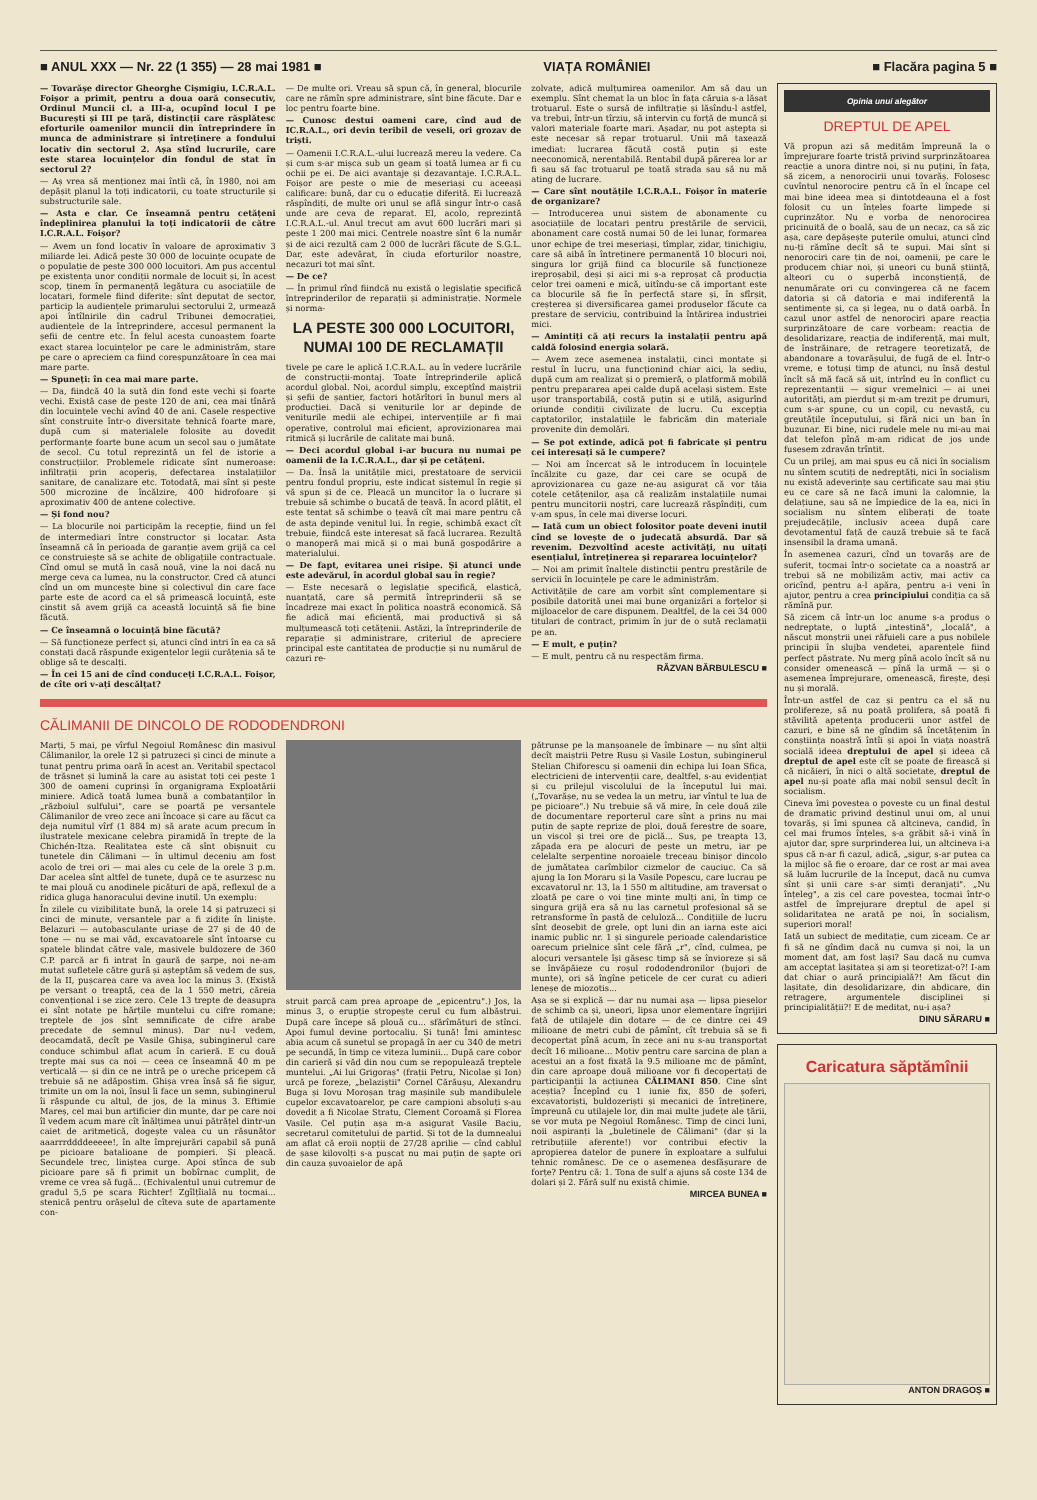■ ANUL XXX — Nr. 22 (1 355) — 28 mai 1981 ■ VIAȚA ROMÂNIEI ■ Flacăra pagina 5 ■
— Tovarășe director Gheorghe Cișmigiu, I.C.R.A.L. Foișor a primit, pentru a doua oară consecutiv, Ordinul Muncii cl. a III-a, ocupînd locul I pe București și III pe țară, distincții care răsplătesc eforturile oamenilor muncii din întreprindere în munca de administrare și întreținere a fondului locativ din sectorul 2. Așa stînd lucrurile, care este starea locuințelor din fondul de stat în sectorul 2?
— Aș vrea să menționez mai întîi că, în 1980, noi am depășit planul la toți indicatorii, cu toate structurile și substructurile sale.
— Asta e clar. Ce înseamnă pentru cetățeni îndeplinirea planului la toți indicatorii de către I.C.R.A.L. Foișor?
— Avem un fond locativ în valoare de aproximativ 3 miliarde lei. Adică peste 30 000 de locuințe ocupate de o populație de peste 300 000 locuitori. Am pus accentul pe existența unor condiții normale de locuit și, în acest scop, ținem în permanență legătura cu asociațiile de locatari, formele fiind diferite: sînt deputat de sector, particip la audiențele primarului sectorului 2, urmează apoi întîlnirile din cadrul Tribunei democrației, audiențele de la întreprindere, accesul permanent la șefii de centre etc. În felul acesta cunoaștem foarte exact starea locuințelor pe care le administrăm, stare pe care o apreciem ca fiind corespunzătoare în cea mai mare parte.
— Spuneți: în cea mai mare parte.
— Da, fiindcă 40 la sută din fond este vechi și foarte vechi. Există case de peste 120 de ani, cea mai tînără din locuințele vechi avînd 40 de ani. Casele respective sînt construite într-o diversitate tehnică foarte mare, după cum și materialele folosite au dovedit performanțe foarte bune acum un secol sau o jumătate de secol. Cu totul reprezintă un fel de istorie a construcțiilor. Problemele ridicate sînt numeroase: infiltrații prin acoperiș, defectarea instalațiilor sanitare, de canalizare etc. Totodată, mai sînt și peste 500 microzine de încălzire, 400 hidrofoare și aproximativ 400 de antene colective.
— Și fond nou?
— La blocurile noi participăm la recepție, fiind un fel de intermediari între constructor și locatar. Asta înseamnă că în perioada de garanție avem grijă ca cel ce construiește să se achite de obligațiile contractuale. Cînd omul se mută în casă nouă, vine la noi dacă nu merge ceva ca lumea, nu la constructor. Cred că atunci cînd un om muncește bine și colectivul din care face parte este de acord ca el să primească locuință, este cinstit să avem grijă ca această locuință să fie bine făcută.
— Ce înseamnă o locuință bine făcută?
— Să funcționeze perfect și, atunci cînd intri în ea ca să constați dacă răspunde exigențelor legii curățenia să te oblige să te descalți.
— În cei 15 ani de cînd conduceți I.C.R.A.L. Foișor, de cîte ori v-ați descălțat?
— De multe ori. Vreau să spun că, în general, blocurile care ne rămîn spre administrare, sînt bine făcute. Dar e loc pentru foarte bine.
— Cunosc destui oameni care, cînd aud de IC.R.A.L., ori devin teribil de veseli, ori grozav de triști.
— Oamenii I.C.R.A.L.-ului lucrează mereu la vedere. Ca și cum s-ar mișca sub un geam și toată lumea ar fi cu ochii pe ei. De aici avantaje și dezavantaje. I.C.R.A.L. Foișor are peste o mie de meseriași cu aceeași calificare: bună, dar cu o educație diferită. Ei lucrează răspîndiți, de multe ori unul se află singur într-o casă unde are ceva de reparat. El, acolo, reprezintă I.C.R.A.L.-ul. Anul trecut am avut 600 lucrări mari și peste 1 200 mai mici. Centrele noastre sînt 6 la număr și de aici rezultă cam 2 000 de lucrări făcute de S.G.L. Dar, este adevărat, în ciuda eforturilor noastre, necazuri tot mai sînt.
— De ce?
— În primul rînd fiindcă nu există o legislație specifică întreprinderilor de reparații și administrație. Normele și norma-
LA PESTE 300 000 LOCUITORI, NUMAI 100 DE RECLAMAȚII
tivele pe care le aplică I.C.R.A.L. au în vedere lucrările de construcții-montaj. Toate întreprinderile aplică acordul global. Noi, acordul simplu, exceptînd maiștrii și șefii de șantier, factori hotărîtori în bunul mers al producției. Dacă și veniturile lor ar depinde de veniturile medii ale echipei, intervențiile ar fi mai operative, controlul mai eficient, aprovizionarea mai ritmică și lucrările de calitate mai bună.
— Deci acordul global i-ar bucura nu numai pe oamenii de la I.C.R.A.L., dar și pe cetățeni.
— Da. Însă la unitățile mici, prestatoare de servicii pentru fondul propriu, este indicat sistemul în regie și vă spun și de ce. Pleacă un muncitor la o lucrare și trebuie să schimbe o bucată de țeavă. În acord plătit, el este tentat să schimbe o țeavă cît mai mare pentru că de asta depinde venitul lui. În regie, schimbă exact cît trebuie, fiindcă este interesat să facă lucrarea. Rezultă o manoperă mai mică și o mai bună gospodărire a materialului.
— De fapt, evitarea unei risipe. Și atunci unde este adevărul, în acordul global sau în regie?
— Este necesară o legislație specifică, elastică, nuanțată, care să permită întreprinderii să se încadreze mai exact în politica noastră economică. Să fie adică mai eficientă, mai productivă și să mulțumească toți cetățenii. Astăzi, la întreprinderile de reparație și administrare, criteriul de apreciere principal este cantitatea de producție și nu numărul de cazuri re-
zolvate, adică mulțumirea oamenilor. Am să dau un exemplu. Sînt chemat la un bloc în fața căruia s-a lăsat trotuarul. Este o sursă de infiltrație și lăsîndu-l astfel, va trebui, într-un tîrziu, să intervin cu forță de muncă și valori materiale foarte mari. Așadar, nu pot aștepta și este necesar să repar trotuarul. Unii mă taxează imediat: lucrarea făcută costă puțin și este neeconomică, nerentabilă. Rentabil după părerea lor ar fi sau să fac trotuarul pe toată strada sau să nu mă ating de lucrare.
— Care sînt noutățile I.C.R.A.L. Foișor în materie de organizare?
— Introducerea unui sistem de abonamente cu asociațiile de locatari pentru prestările de servicii, abonament care costă numai 50 de lei lunar, formarea unor echipe de trei meseriași, tîmplar, zidar, tinichigiu, care să aibă în întreținere permanentă 10 blocuri noi, singura lor grijă fiind ca blocurile să funcționeze ireproșabil, deși și aici mi s-a reproșat că producția celor trei oameni e mică, uitîndu-se că important este ca blocurile să fie în perfectă stare și, în sfîrșit, creșterea și diversificarea gamei produselor făcute ca prestare de serviciu, contribuind la întărirea industriei mici.
— Amintiți că ați recurs la instalații pentru apă caldă folosind energia solară.
— Avem zece asemenea instalații, cinci montate și restul în lucru, una funcționind chiar aici, la sediu, după cum am realizat și o premieră, o platformă mobilă pentru prepararea apei calde după același sistem. Este ușor transportabilă, costă puțin și e utilă, asigurînd oriunde condiții civilizate de lucru. Cu excepția captatorilor, instalațiile le fabricăm din materiale provenite din demolări.
— Se pot extinde, adică pot fi fabricate și pentru cei interesați să le cumpere?
— Noi am încercat să le introducem în locuințele încălzite cu gaze, dar cei care se ocupă de aprovizionarea cu gaze ne-au asigurat că vor tăia cotele cetățenilor, așa că realizăm instalațiile numai pentru muncitorii noștri, care lucrează răspîndiți, cum v-am spus, în cele mai diverse locuri.
— Iată cum un obiect folositor poate deveni inutil cînd se lovește de o judecată absurdă. Dar să revenim. Dezvoltînd aceste activități, nu uitați esențialul, întreținerea și repararea locuințelor?
— Noi am primit înaltele distincții pentru prestările de servicii în locuințele pe care le administrăm.
Activitățile de care am vorbit sînt complementare și posibile datorită unei mai bune organizări a forțelor și mijloacelor de care dispunem. Dealtfel, de la cei 34 000 titulari de contract, primim în jur de o sută reclamații pe an.
— E mult, e puțin?
— E mult, pentru că nu respectăm firma.
RĂZVAN BĂRBULESCU ■
CĂLIMANII DE DINCOLO DE RODODENDRONI
Marți, 5 mai, pe vîrful Negoiul Românesc din masivul Călimanilor, la orele 12 și patruzeci și cinci de minute a tunat pentru prima oară în acest an. Veritabil spectacol de trăsnet și lumină la care au asistat toți cei peste 1 300 de oameni cuprinși în organigrama Exploatării miniere. Adică toată lumea bună a combatanților în „războiul sulfului", care se poartă pe versantele Călimanilor de vreo zece ani încoace și care au făcut ca deja numitul vîrf (1 884 m) să arate acum precum în ilustratele mexicane celebra piramidă în trepte de la Chichén-Itza. Realitatea este că sînt obișnuit cu tunetele din Călimani — în ultimul deceniu am fost acolo de trei ori — mai ales cu cele de la orele 3 p.m. Dar acelea sînt altfel de tunete, după ce te asurzesc nu te mai plouă cu anodinele picături de apă, reflexul de a ridica gluga hanoracului devine inutil. Un exemplu:
În zilele cu vizibilitate bună, la orele 14 și patruzeci și cinci de minute, versantele par a fi zidite în liniște. Belazuri — autobasculante uriașe de 27 și de 40 de tone — nu se mai văd, excavatoarele sînt întoarse cu spatele blindat către vale, masivele buldozere de 360 C.P. parcă ar fi intrat în gaură de șarpe, noi ne-am mutat sufletele către gură și așteptăm să vedem de sus, de la II, pușcarea care va avea loc la minus 3. (Există pe versant o treaptă, cea de la 1 550 metri, căreia convențional i se zice zero. Cele 13 trepte de deasupra ei sînt notate pe hărțile muntelui cu cifre romane; treptele de jos sînt semnificate de cifre arabe precedate de semnul minus). Dar nu-l vedem, deocamdată, decît pe Vasile Ghișa, subinginerul care conduce schimbul aflat acum în carieră. E cu două trepte mai sus ca noi — ceea ce înseamnă 40 m pe verticală — și din ce ne intră pe o ureche pricepem că trebuie să ne adăpostim. Ghișa vrea însă să fie sigur, trimite un om la noi, însul îi face un semn, subinginerul îi răspunde cu altul, de jos, de la minus 3. Eftimie Mareș, cel mai bun artificier din munte, dar pe care noi îl vedem acum mare cît înălțimea unui pătrățel dintr-un caiet de aritmetică, dogește valea cu un răsunător aaarrrddddeeeee!, în alte împrejurări capabil să pună pe picioare batalioane de pompieri. Și pleacă. Secundele trec, liniștea curge. Apoi stînca de sub picioare pare să fi primit un bobîrnac cumplit, de vreme ce vrea să fugă... (Echivalentul unui cutremur de gradul 5,5 pe scara Richter! Zgîlțîială nu tocmai... stenică pentru orășelul de cîteva sute de apartamente con-
struit parcă cam prea aproape de „epicentru".) Jos, la minus 3, o erupție stropește cerul cu fum albăstrui. După care începe să plouă cu... sfărîmături de stînci. Apoi fumul devine portocaliu. Și tună! Îmi amintesc abia acum că sunetul se propagă în aer cu 340 de metri pe secundă, în timp ce viteza luminii... După care cobor din carieră și văd din nou cum se repopulează treptele muntelui. „Ai lui Grigoraș" (frații Petru, Nicolae și Ion) urcă pe foreze, „belaziștii" Cornel Cărăușu, Alexandru Buga și Iovu Moroșan trag mașinile sub mandibulele cupelor excavatoarelor, pe care campioni absoluți s-au dovedit a fi Nicolae Stratu, Clement Coroamă și Florea Vasile. Cel puțin așa m-a asigurat Vasile Baciu, secretarul comitetului de partid. Și tot de la dumnealui am aflat că eroii nopții de 27/28 aprilie — cînd cablul de șase kilovolți s-a pușcat nu mai puțin de șapte ori din cauza șuvoaielor de apă
pătrunse pe la manșoanele de îmbinare — nu sînt alții decît maiștrii Petre Rusu și Vasile Lostun, subinginerul Stelian Chiforescu și oamenii din echipa lui Ioan Sfica, electricieni de intervenții care, dealtfel, s-au evidențiat și cu prilejul viscolului de la începutul lui mai. („Tovarășe, nu se vedea la un metru, iar vîntul te lua de pe picioare".) Nu trebuie să vă mire, în cele două zile de documentare reporterul care sînt a prins nu mai puțin de șapte reprize de ploi, două ferestre de soare, un viscol și trei ore de piclă... Sus, pe treapta 13, zăpada era pe alocuri de peste un metru, iar pe celelalte serpentine noroaiele treceau binișor dincolo de jumătatea carîmbilor cizmelor de cauciuc. Ca să ajung la Ion Moraru și la Vasile Popescu, care lucrau pe excavatorul nr. 13, la 1 550 m altitudine, am traversat o zloată pe care o voi ține minte mulți ani, în timp ce singura grijă era să nu las carnetul profesional să se retransforme în pastă de celuloză... Condițiile de lucru sînt deosebit de grele, opt luni din an iarna este aici inamic public nr. 1 și singurele perioade calendaristice oarecum prielnice sînt cele fără „r", cînd, culmea, pe alocuri versantele își găsesc timp să se învioreze și să se învăpăieze cu roșul rododendronilor (bujori de munte), ori să îngîne peticele de cer curat cu adieri leneșe de miozotis...
Așa se și explică — dar nu numai așa — lipsa pieselor de schimb ca și, uneori, lipsa unor elementare îngrijiri față de utilajele din dotare — de ce dintre cei 49 milioane de metri cubi de pămînt, cît trebuia să se fi decopertat pînă acum, în zece ani nu s-au transportat decît 16 milioane... Motiv pentru care sarcina de plan a acestui an a fost fixată la 9.5 milioane mc de pămînt, din care aproape două milioane vor fi decopertați de participanții la acțiunea CĂLIMANI 850. Cine sînt aceștia? Începînd cu 1 iunie fix, 850 de șoferi, excavatoriști, buldozeriști și mecanici de întreținere, împreună cu utilajele lor, din mai multe județe ale țării, se vor muta pe Negoiul Românesc. Timp de cinci luni, noii aspiranți la „buletinele de Călimani" (dar și la retribuțiile aferente!) vor contribui efectiv la apropierea datelor de punere în exploatare a sulfului tehnic românesc. De ce o asemenea desfășurare de forțe? Pentru că: 1. Tona de sulf a ajuns să coste 134 de dolari și 2. Fără sulf nu există chimie.
MIRCEA BUNEA ■
Opinia unui alegător
DREPTUL DE APEL
Vă propun azi să medităm împreună la o împrejurare foarte tristă privind surprinzătoarea reacție a unora dintre noi, și nu puțini, în fața, să zicem, a nenorocirii unui tovarăș. Folosesc cuvîntul nenorocire pentru că în el încape cel mai bine ideea mea și dintotdeauna el a fost folosit cu un înțeles foarte limpede și cuprinzător. Nu e vorba de nenorocirea pricinuită de o boală, sau de un necaz, ca să zic așa, care depășește puterile omului, atunci cînd nu-ți rămîne decît să te supui. Mai sînt și nenorociri care țin de noi, oamenii, pe care le producem chiar noi, și uneori cu bună știință, alteori cu o superbă inconștiență, de nenumărate ori cu convingerea că ne facem datoria și că datoria e mai indiferentă la sentimente și, ca și legea, nu o dată oarbă. În cazul unor astfel de nenorociri apare reacția surprinzătoare de care vorbeam: reacția de desolidarizare, reacția de indiferență, mai mult, de înstrăinare, de retragere teoretizată, de abandonare a tovarășului, de fugă de el. Într-o vreme, e totuși timp de atunci, nu însă destul încît să mă facă să uit, intrînd eu în conflict cu reprezentanții — sigur vremelnici — ai unei autorități, am pierdut și m-am trezit pe drumuri, cum s-ar spune, cu un copil, cu nevastă, cu greutățile începutului, și fără nici un ban în buzunar. Ei bine, nici rudele mele nu mi-au mai dat telefon pînă m-am ridicat de jos unde fusesem zdravăn trîntit.
Cu un prilej, am mai spus eu că nici în socialism nu sîntem scutiți de nedreptăți, nici în socialism nu există adeverințe sau certificate sau mai știu eu ce care să ne facă imuni la calomnie, la delațiune, sau să ne împiedice de la ea, nici în socialism nu sîntem eliberați de toate prejudecățile, inclusiv aceea după care devotamentul față de cauză trebuie să te facă insensibil la drama umană.
În asemenea cazuri, cînd un tovarăș are de suferit, tocmai într-o societate ca a noastră ar trebui să ne mobilizăm activ, mai activ ca oricînd, pentru a-l apăra, pentru a-i veni în ajutor, pentru a crea principiului condiția ca să rămînă pur.
Să zicem că într-un loc anume s-a produs o nedreptate, o luptă „intestină", „locală", a născut monștrii unei răfuieli care a pus nobilele principii în slujba vendetei, aparențele fiind perfect păstrate. Nu merg pînă acolo încît să nu consider omenească — pînă la urmă — și o asemenea împrejurare, omenească, firește, deși nu și morală.
Într-un astfel de caz și pentru ca el să nu prolifereze, să nu poată prolifera, să poată fi stăvilită apetența producerii unor astfel de cazuri, e bine să ne gîndim să încetățenim în conștiința noastră întîi și apoi în viața noastră socială ideea dreptului de apel și ideea că dreptul de apel este cît se poate de firească și că nicăieri, în nici o altă societate, dreptul de apel nu-și poate afla mai nobil sensul decît în socialism.
Cineva îmi povestea o poveste cu un final destul de dramatic privind destinul unui om, al unui tovarăș, și îmi spunea că altcineva, candid, în cel mai frumos înțeles, s-a grăbit să-i vină în ajutor dar, spre surprinderea lui, un altcineva i-a spus că n-ar fi cazul, adică, „sigur, s-ar putea ca la mijloc să fie o eroare, dar ce rost ar mai avea să luăm lucrurile de la început, dacă nu cumva sînt și unii care s-ar simți deranjați". „Nu înțeleg", a zis cel care povestea, tocmai într-o astfel de împrejurare dreptul de apel și solidaritatea ne arată pe noi, în socialism, superiori moral!
Iată un subiect de meditație, cum ziceam. Ce ar fi să ne gîndim dacă nu cumva și noi, la un moment dat, am fost lași? Sau dacă nu cumva am acceptat lașitatea și am și teoretizat-o?! I-am dat chiar o aură principială?! Am făcut din lașitate, din desolidarizare, din abdicare, din retragere, argumentele disciplinei și principialității?! E de meditat, nu-i așa?
DINU SĂRARU ■
Caricatura săptămînii
ANTON DRAGOȘ ■